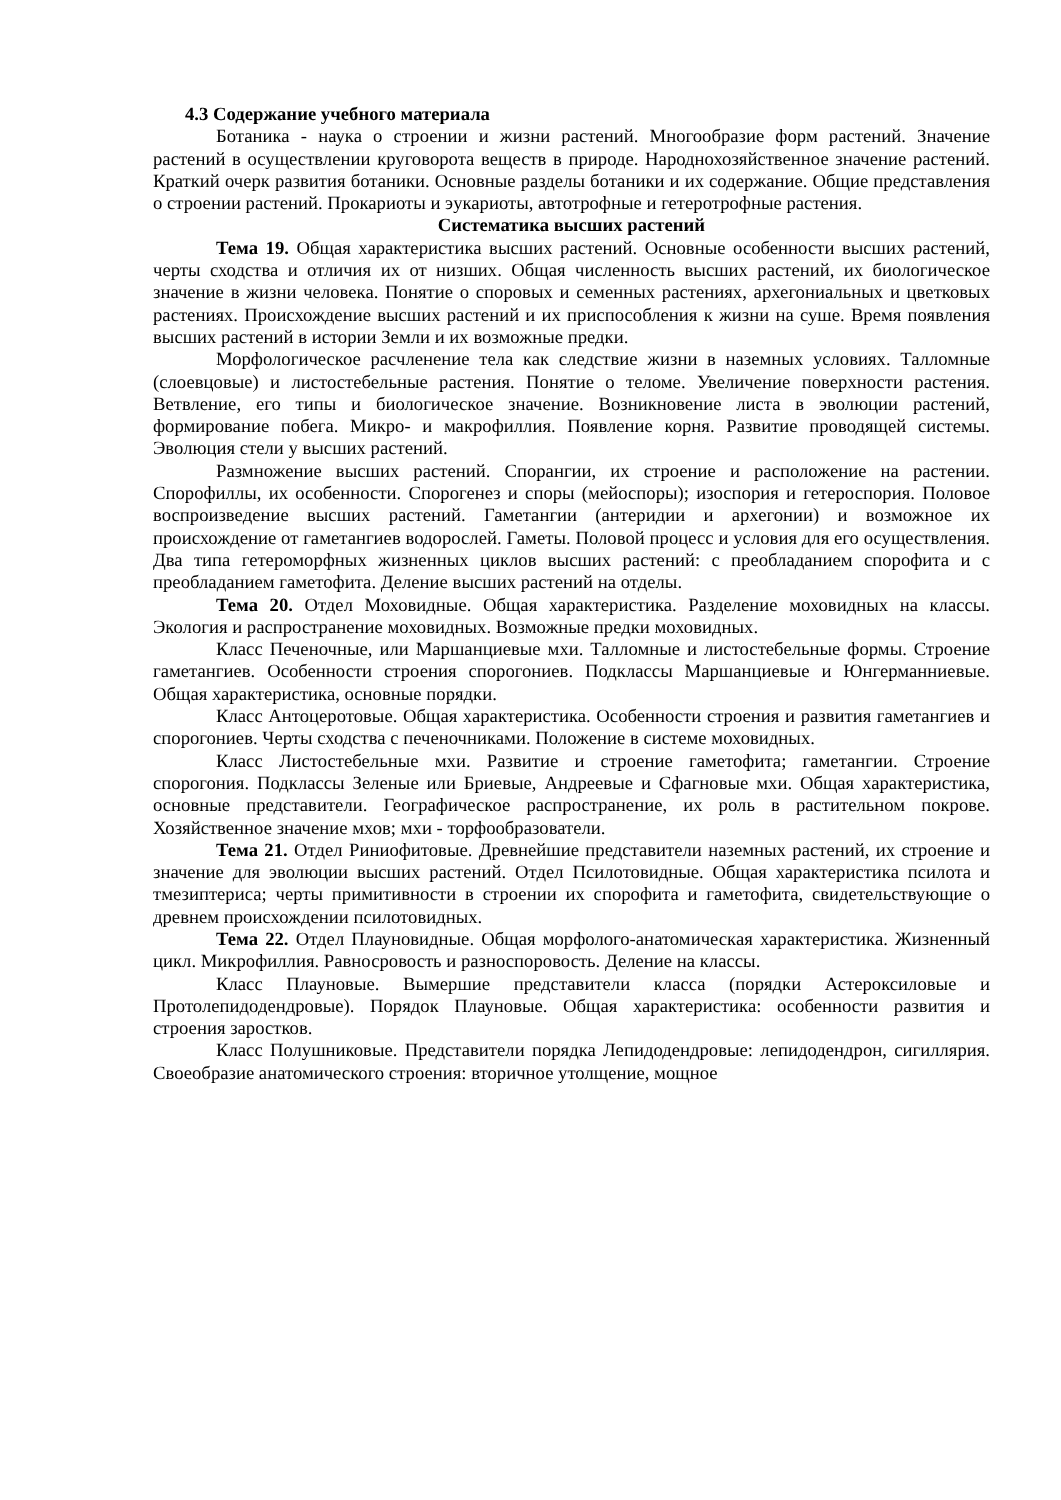4.3 Содержание учебного материала
Ботаника - наука о строении и жизни растений. Многообразие форм растений. Значение растений в осуществлении круговорота веществ в природе. Народнохозяйственное значение растений. Краткий очерк развития ботаники. Основные разделы ботаники и их содержание. Общие представления о строении растений. Прокариоты и эукариоты, автотрофные и гетеротрофные растения.
Систематика высших растений
Тема 19. Общая характеристика высших растений. Основные особенности высших растений, черты сходства и отличия их от низших. Общая численность высших растений, их биологическое значение в жизни человека. Понятие о споровых и семенных растениях, архегониальных и цветковых растениях. Происхождение высших растений и их приспособления к жизни на суше. Время появления высших растений в истории Земли и их возможные предки.
Морфологическое расчленение тела как следствие жизни в наземных условиях. Талломные (слоевцовые) и листостебельные растения. Понятие о теломе. Увеличение поверхности растения. Ветвление, его типы и биологическое значение. Возникновение листа в эволюции растений, формирование побега. Микро- и макрофиллия. Появление корня. Развитие проводящей системы. Эволюция стели у высших растений.
Размножение высших растений. Спорангии, их строение и расположение на растении. Спорофиллы, их особенности. Спорогенез и споры (мейоспоры); изоспория и гетероспория. Половое воспроизведение высших растений. Гаметангии (антеридии и архегонии) и возможное их происхождение от гаметангиев водорослей. Гаметы. Половой процесс и условия для его осуществления. Два типа гетероморфных жизненных циклов высших растений: с преобладанием спорофита и с преобладанием гаметофита. Деление высших растений на отделы.
Тема 20. Отдел Моховидные. Общая характеристика. Разделение моховидных на классы. Экология и распространение моховидных. Возможные предки моховидных.
Класс Печеночные, или Маршанциевые мхи. Талломные и листостебельные формы. Строение гаметангиев. Особенности строения спорогониев. Подклассы Маршанциевые и Юнгерманниевые. Общая характеристика, основные порядки.
Класс Антоцеротовые. Общая характеристика. Особенности строения и развития гаметангиев и спорогониев. Черты сходства с печеночниками. Положение в системе моховидных.
Класс Листостебельные мхи. Развитие и строение гаметофита; гаметангии. Строение спорогония. Подклассы Зеленые или Бриевые, Андреевые и Сфагновые мхи. Общая характеристика, основные представители. Географическое распространение, их роль в растительном покрове. Хозяйственное значение мхов; мхи - торфообразователи.
Тема 21. Отдел Риниофитовые. Древнейшие представители наземных растений, их строение и значение для эволюции высших растений. Отдел Псилотовидные. Общая характеристика псилота и тмезиптериса; черты примитивности в строении их спорофита и гаметофита, свидетельствующие о древнем происхождении псилотовидных.
Тема 22. Отдел Плауновидные. Общая морфолого-анатомическая характеристика. Жизненный цикл. Микрофиллия. Равносровость и разноспоровость. Деление на классы.
Класс Плауновые. Вымершие представители класса (порядки Астероксиловые и Протолепидодендровые). Порядок Плауновые. Общая характеристика: особенности развития и строения заростков.
Класс Полушниковые. Представители порядка Лепидодендровые: лепидодендрон, сигиллярия. Своеобразие анатомического строения: вторичное утолщение, мощное